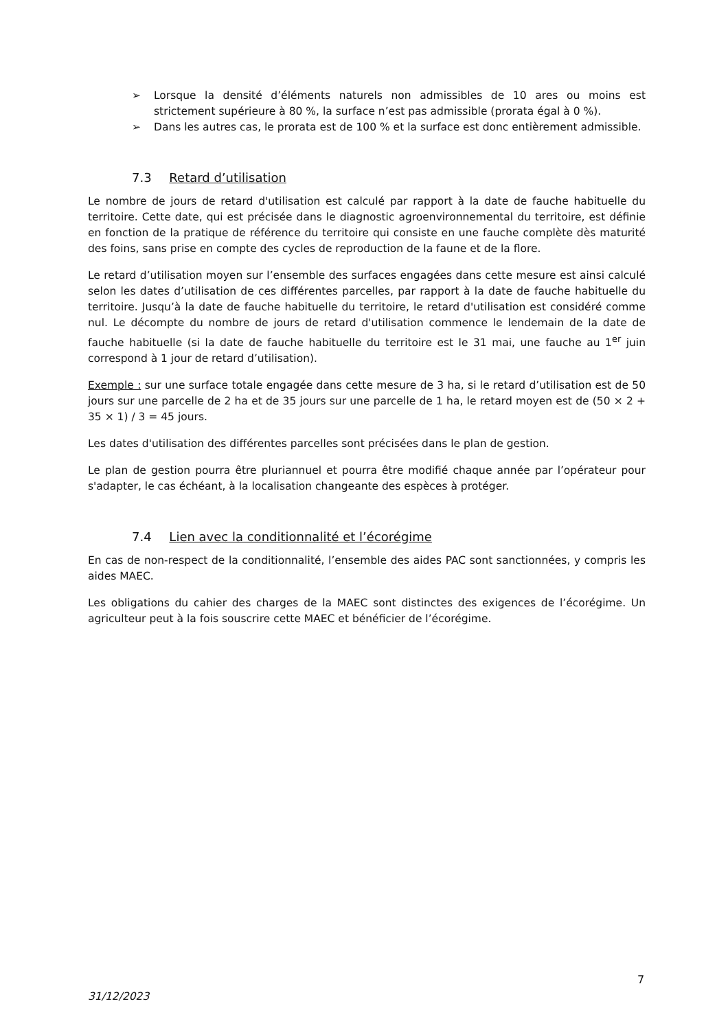➢ Lorsque la densité d’éléments naturels non admissibles de 10 ares ou moins est strictement supérieure à 80 %, la surface n’est pas admissible (prorata égal à 0 %).
➢ Dans les autres cas, le prorata est de 100 % et la surface est donc entièrement admissible.
7.3 Retard d’utilisation
Le nombre de jours de retard d'utilisation est calculé par rapport à la date de fauche habituelle du territoire. Cette date, qui est précisée dans le diagnostic agroenvironnemental du territoire, est définie en fonction de la pratique de référence du territoire qui consiste en une fauche complète dès maturité des foins, sans prise en compte des cycles de reproduction de la faune et de la flore.
Le retard d’utilisation moyen sur l’ensemble des surfaces engagées dans cette mesure est ainsi calculé selon les dates d’utilisation de ces différentes parcelles, par rapport à la date de fauche habituelle du territoire. Jusqu’à la date de fauche habituelle du territoire, le retard d'utilisation est considéré comme nul. Le décompte du nombre de jours de retard d'utilisation commence le lendemain de la date de fauche habituelle (si la date de fauche habituelle du territoire est le 31 mai, une fauche au 1<sup>er</sup> juin correspond à 1 jour de retard d’utilisation).
Exemple : sur une surface totale engagée dans cette mesure de 3 ha, si le retard d’utilisation est de 50 jours sur une parcelle de 2 ha et de 35 jours sur une parcelle de 1 ha, le retard moyen est de (50 × 2 + 35 × 1) / 3 = 45 jours.
Les dates d'utilisation des différentes parcelles sont précisées dans le plan de gestion.
Le plan de gestion pourra être pluriannuel et pourra être modifié chaque année par l’opérateur pour s'adapter, le cas échéant, à la localisation changeante des espèces à protéger.
7.4 Lien avec la conditionnalité et l’écorégime
En cas de non-respect de la conditionnalité, l’ensemble des aides PAC sont sanctionnées, y compris les aides MAEC.
Les obligations du cahier des charges de la MAEC sont distinctes des exigences de l’écorégime. Un agriculteur peut à la fois souscrire cette MAEC et bénéficier de l’écorégime.
7
31/12/2023